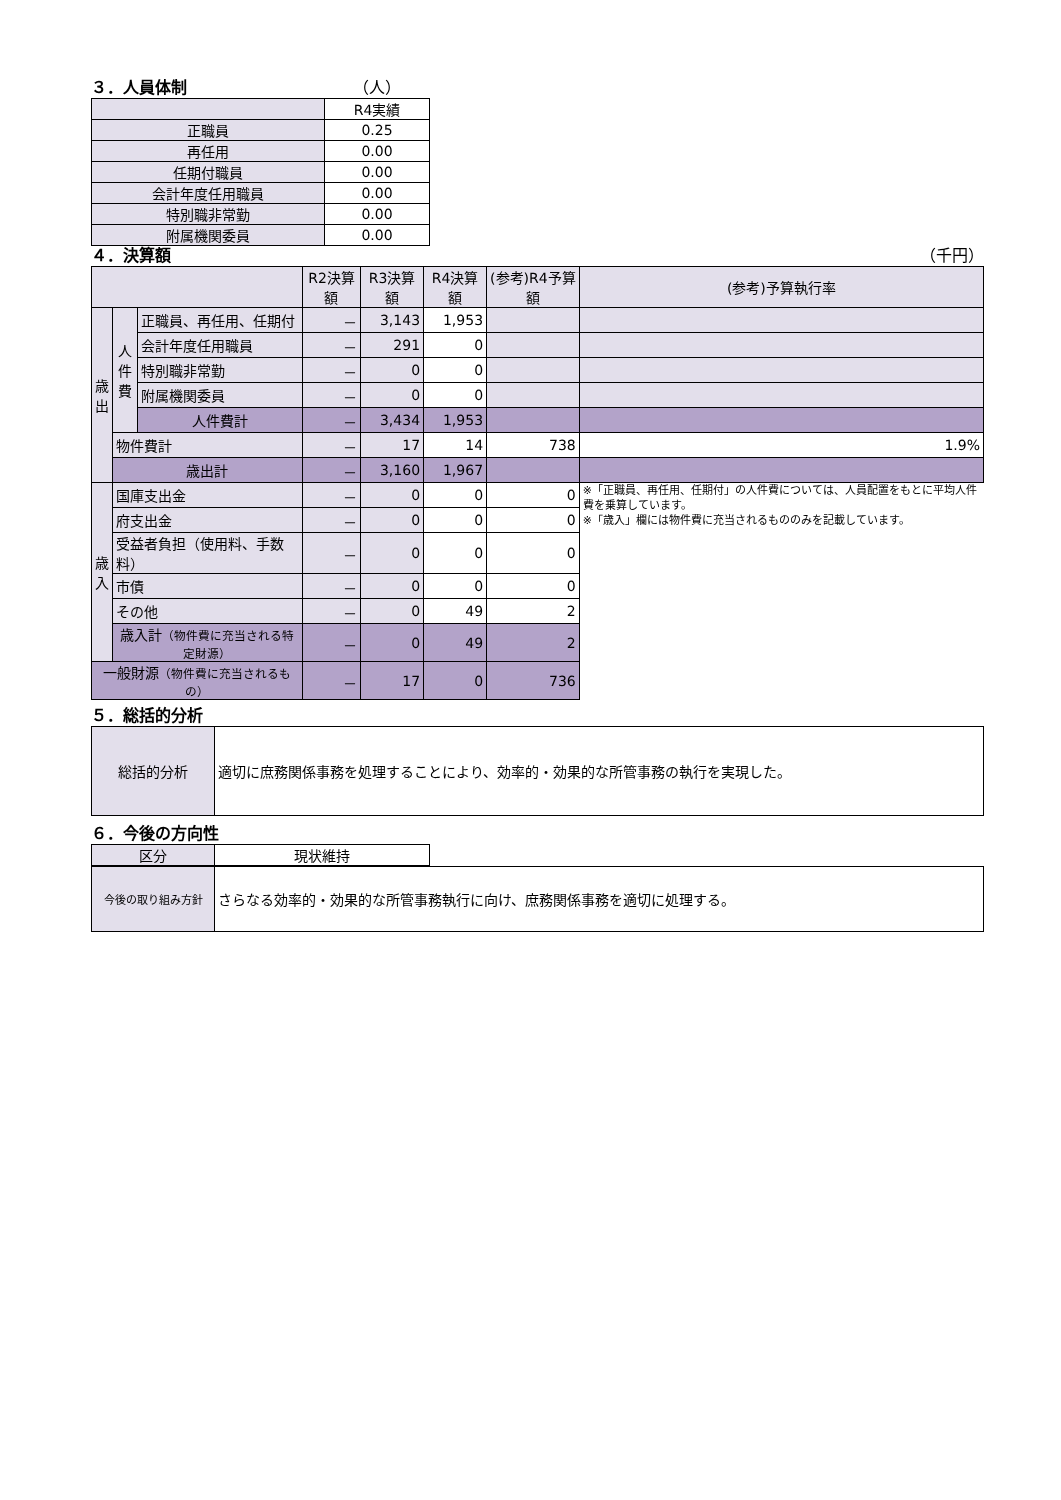３．人員体制 （人）
| | R4実績 |
| 正職員 | 0.25 |
| 再任用 | 0.00 |
| 任期付職員 | 0.00 |
| 会計年度任用職員 | 0.00 |
| 特別職非常勤 | 0.00 |
| 附属機関委員 | 0.00 |
４．決算額 （千円）
| | | | R2決算額 | R3決算額 | R4決算額 | (参考)R4予算額 | (参考)予算執行率 |
| 歳 出 | 人 件 費 | 正職員、再任用、任期付 | － | 3,143 | 1,953 | | |
| | | 会計年度任用職員 | － | 291 | 0 | | |
| | | 特別職非常勤 | － | 0 | 0 | | |
| | | 附属機関委員 | － | 0 | 0 | | |
| | | 人件費計 | － | 3,434 | 1,953 | | |
| | 物件費計 | | － | 17 | 14 | 738 | 1.9% |
| | 歳出計 | | － | 3,160 | 1,967 | | |
| 歳 入 | 国庫支出金 | | － | 0 | 0 | 0 | ※「正職員、再任用、任期付」の人件費については、人員配置をもとに平均人件費を乗算しています。 ※「歳入」欄には物件費に充当されるもののみを記載しています。 |
| | 府支出金 | | － | 0 | 0 | 0 | |
| | 受益者負担（使用料、手数料） | | － | 0 | 0 | 0 | |
| | 市債 | | － | 0 | 0 | 0 | |
| | その他 | | － | 0 | 49 | 2 | |
| | 歳入計 （物件費に充当される特定財源） | | － | 0 | 49 | 2 | |
| 一般財源 （物件費に充当されるもの） | | | － | 17 | 0 | 736 | |
５．総括的分析
| 総括的分析 | 適切に庶務関係事務を処理することにより、効率的・効果的な所管事務の執行を実現した。 |
６．今後の方向性
| 区分 | 現状維持 |
| 今後の取り組み方針 | さらなる効率的・効果的な所管事務執行に向け、庶務関係事務を適切に処理する。 |